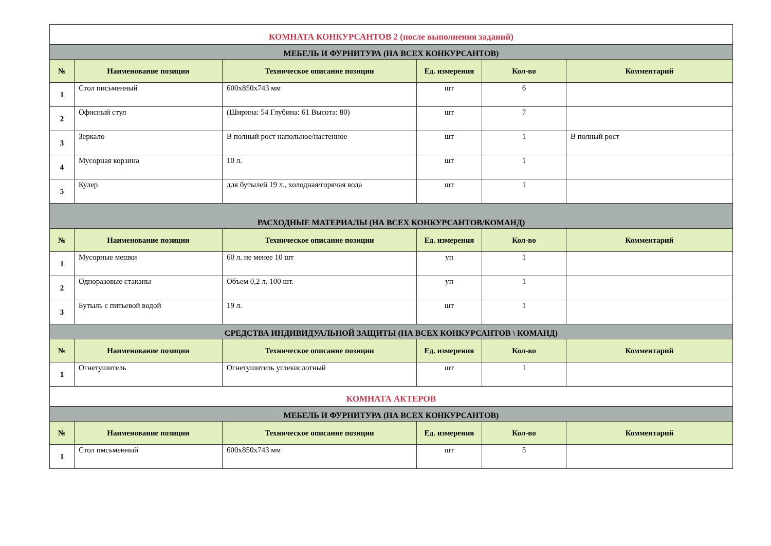| КОМНАТА КОНКУРСАНТОВ 2 (после выполнения заданий) | | | | | |
| МЕБЕЛЬ И ФУРНИТУРА (НА ВСЕХ КОНКУРСАНТОВ) | | | | | |
| № | Наименование позиции | Техническое описание позиции | Ед. измерения | Кол-во | Комментарий |
| 1 | Стол письменный | 600x850x743 мм | шт | 6 | |
| 2 | Офисный стул | (Ширина: 54 Глубина: 61 Высота: 80) | шт | 7 | |
| 3 | Зеркало | В полный рост напольное/настенное | шт | 1 | В полный рост |
| 4 | Мусорная корзина | 10 л. | шт | 1 | |
| 5 | Кулер | для бутылей 19 л., холодная/горячая вода | шт | 1 | |
| РАСХОДНЫЕ МАТЕРИАЛЫ (НА ВСЕХ КОНКУРСАНТОВ/КОМАНД) | | | | | |
| № | Наименование позиции | Техническое описание позиции | Ед. измерения | Кол-во | Комментарий |
| 1 | Мусорные мешки | 60 л. не менее 10 шт | уп | 1 | |
| 2 | Одноразовые стаканы | Объем 0,2 л. 100 шт. | уп | 1 | |
| 3 | Бутыль с питьевой водой | 19 л. | шт | 1 | |
| СРЕДСТВА ИНДИВИДУАЛЬНОЙ ЗАЩИТЫ (НА ВСЕХ КОНКУРСАНТОВ \ КОМАНД) | | | | | |
| № | Наименование позиции | Техническое описание позиции | Ед. измерения | Кол-во | Комментарий |
| 1 | Огнетушитель | Огнетушитель углекислотный | шт | 1 | |
| КОМНАТА АКТЕРОВ | | | | | |
| МЕБЕЛЬ И ФУРНИТУРА (НА ВСЕХ КОНКУРСАНТОВ) | | | | | |
| № | Наименование позиции | Техническое описание позиции | Ед. измерения | Кол-во | Комментарий |
| 1 | Стол пмсьменный | 600x850x743 мм | шт | 5 | |